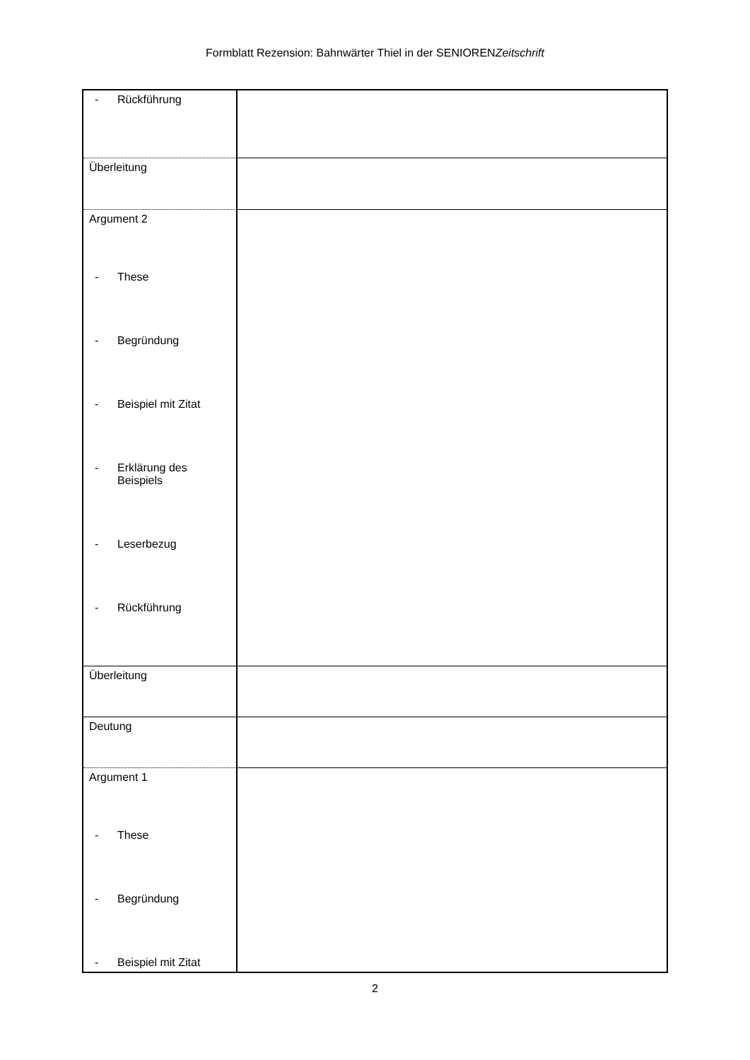Formblatt Rezension: Bahnwärter Thiel in der SENIORENZeitschrift
| - Rückführung | |
| Überleitung | |
| Argument 2 - These - Begründung - Beispiel mit Zitat - Erklärung des Beispiels - Leserbezug - Rückführung | |
| Überleitung | |
| Deutung | |
| Argument 1 - These - Begründung - Beispiel mit Zitat | |
2